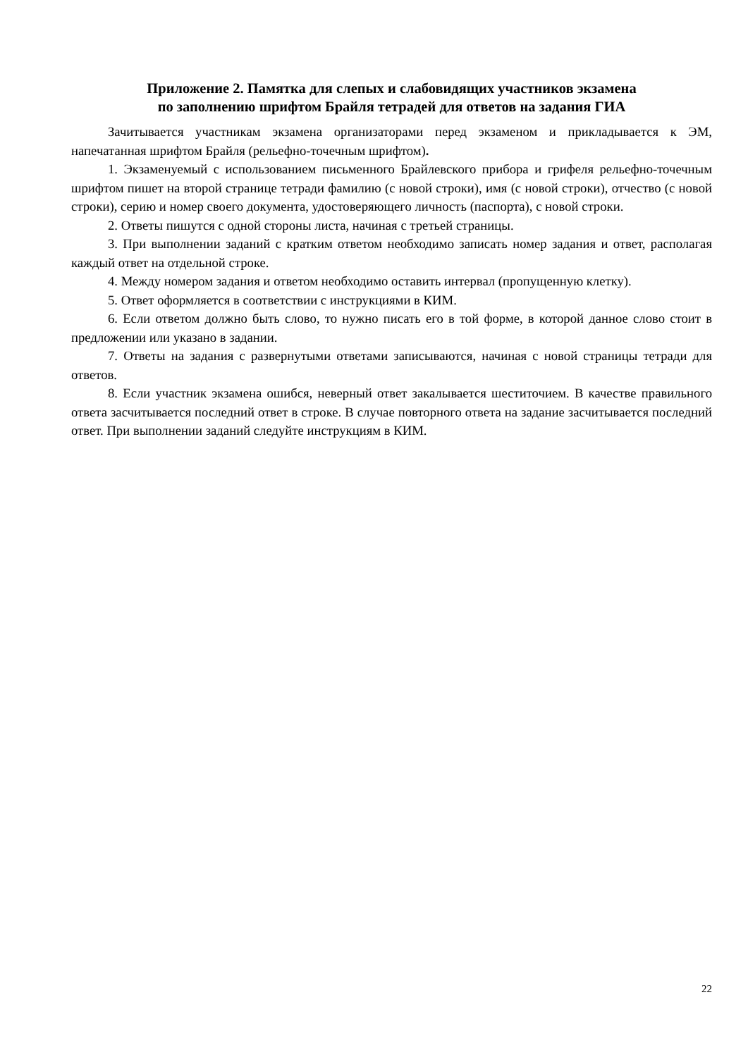Приложение 2. Памятка для слепых и слабовидящих участников экзамена
по заполнению шрифтом Брайля тетрадей для ответов на задания ГИА
Зачитывается участникам экзамена организаторами перед экзаменом и прикладывается к ЭМ, напечатанная шрифтом Брайля (рельефно-точечным шрифтом).
1. Экзаменуемый с использованием письменного Брайлевского прибора и грифеля рельефно-точечным шрифтом пишет на второй странице тетради фамилию (с новой строки), имя (с новой строки), отчество (с новой строки), серию и номер своего документа, удостоверяющего личность (паспорта), с новой строки.
2. Ответы пишутся с одной стороны листа, начиная с третьей страницы.
3. При выполнении заданий с кратким ответом необходимо записать номер задания и ответ, располагая каждый ответ на отдельной строке.
4. Между номером задания и ответом необходимо оставить интервал (пропущенную клетку).
5. Ответ оформляется в соответствии с инструкциями в КИМ.
6. Если ответом должно быть слово, то нужно писать его в той форме, в которой данное слово стоит в предложении или указано в задании.
7. Ответы на задания с развернутыми ответами записываются, начиная с новой страницы тетради для ответов.
8. Если участник экзамена ошибся, неверный ответ закалывается шеститочием. В качестве правильного ответа засчитывается последний ответ в строке. В случае повторного ответа на задание засчитывается последний ответ. При выполнении заданий следуйте инструкциям в КИМ.
22